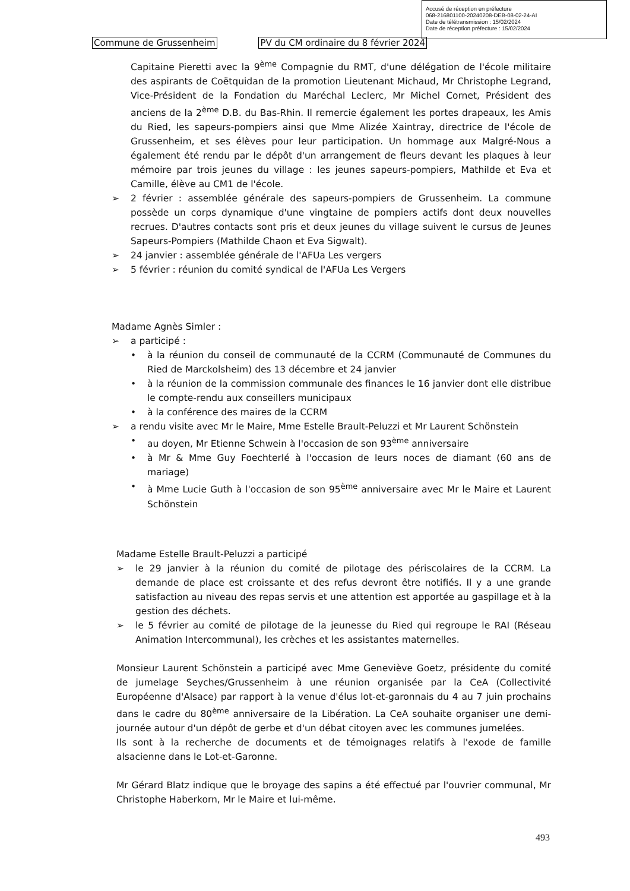Accusé de réception en préfecture
068-216801100-20240208-DEB-08-02-24-AI
Date de télétransmission : 15/02/2024
Date de réception préfecture : 15/02/2024
Commune de Grussenheim PV du CM ordinaire du 8 février 2024
Capitaine Pieretti avec la 9<sup>ème</sup> Compagnie du RMT, d'une délégation de l'école militaire des aspirants de Coëtquidan de la promotion Lieutenant Michaud, Mr Christophe Legrand, Vice-Président de la Fondation du Maréchal Leclerc, Mr Michel Cornet, Président des anciens de la 2<sup>ème</sup> D.B. du Bas-Rhin. Il remercie également les portes drapeaux, les Amis du Ried, les sapeurs-pompiers ainsi que Mme Alizée Xaintray, directrice de l'école de Grussenheim, et ses élèves pour leur participation. Un hommage aux Malgré-Nous a également été rendu par le dépôt d'un arrangement de fleurs devant les plaques à leur mémoire par trois jeunes du village : les jeunes sapeurs-pompiers, Mathilde et Eva et Camille, élève au CM1 de l'école.
➢ 2 février : assemblée générale des sapeurs-pompiers de Grussenheim. La commune possède un corps dynamique d'une vingtaine de pompiers actifs dont deux nouvelles recrues. D'autres contacts sont pris et deux jeunes du village suivent le cursus de Jeunes Sapeurs-Pompiers (Mathilde Chaon et Eva Sigwalt).
➢ 24 janvier : assemblée générale de l'AFUa Les vergers
➢ 5 février : réunion du comité syndical de l'AFUa Les Vergers
Madame Agnès Simler :
➢ a participé :
• à la réunion du conseil de communauté de la CCRM (Communauté de Communes du Ried de Marckolsheim) des 13 décembre et 24 janvier
• à la réunion de la commission communale des finances le 16 janvier dont elle distribue le compte-rendu aux conseillers municipaux
• à la conférence des maires de la CCRM
➢ a rendu visite avec Mr le Maire, Mme Estelle Brault-Peluzzi et Mr Laurent Schönstein
• au doyen, Mr Etienne Schwein à l'occasion de son 93<sup>ème</sup> anniversaire
• à Mr & Mme Guy Foechterlé à l'occasion de leurs noces de diamant (60 ans de mariage)
• à Mme Lucie Guth à l'occasion de son 95<sup>ème</sup> anniversaire avec Mr le Maire et Laurent Schönstein
Madame Estelle Brault-Peluzzi a participé
➢ le 29 janvier à la réunion du comité de pilotage des périscolaires de la CCRM. La demande de place est croissante et des refus devront être notifiés. Il y a une grande satisfaction au niveau des repas servis et une attention est apportée au gaspillage et à la gestion des déchets.
➢ le 5 février au comité de pilotage de la jeunesse du Ried qui regroupe le RAI (Réseau Animation Intercommunal), les crèches et les assistantes maternelles.
Monsieur Laurent Schönstein a participé avec Mme Geneviève Goetz, présidente du comité de jumelage Seyches/Grussenheim à une réunion organisée par la CeA (Collectivité Européenne d'Alsace) par rapport à la venue d'élus lot-et-garonnais du 4 au 7 juin prochains dans le cadre du 80<sup>ème</sup> anniversaire de la Libération. La CeA souhaite organiser une demi-journée autour d'un dépôt de gerbe et d'un débat citoyen avec les communes jumelées.
Ils sont à la recherche de documents et de témoignages relatifs à l'exode de famille alsacienne dans le Lot-et-Garonne.
Mr Gérard Blatz indique que le broyage des sapins a été effectué par l'ouvrier communal, Mr Christophe Haberkorn, Mr le Maire et lui-même.
493